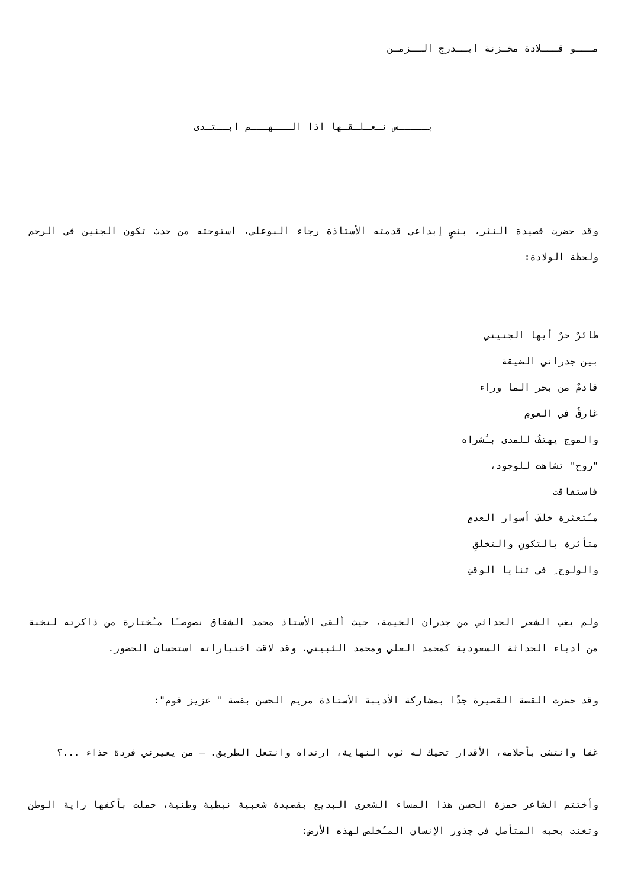مـــو قـــلادة مخـزنة ابــدرج الــزمـن
بـــــس نـعـلـقـها اذا الـــهـــم ابــتـدى
وقد حضرت قصيدة النثر، بنصٍ إبداعي قدمته الأستاذة رجاء البوعلي، استوحته من حدث تكون الجنين في الرحم ولحظة الولادة:
طائرٌ حرٌ أيها الجنيني
بين جدراني الضيقة
قادمٌ من بحر الما وراء
غارقٌ في العومِ
والموج يهتفُ للمدى بـُشراه
"روح" تشاهت للوجود،
فاستفاقت
مـُتعثرة خلفَ أسوار العدمِ
متأثرة بالتكونِ والتخلقِ
والولوج ِ في ثنايا الوقتِ
ولم يغب الشعر الحداثي من جدران الخيمة، حيث ألقى الأستاذ محمد الشقاق نصوصـًا مـُختارة من ذاكرته لنخبة من أدباء الحداثة السعودية كمحمد العلي ومحمد الثبيتي، وقد لاقت اختياراته استحسان الحضور.
وقد حضرت القصة القصيرة جدًا بمشاركة الأديبة الأستاذة مريم الحسن بقصة " عزيز قوم":
غفا وانتشى بأحلامه، الأقدار تحيك له ثوب النهاية، ارتداه وانتعل الطريق. – من يعيرني فردة حذاء ...؟
وأختتم الشاعر حمزة الحسن هذا المساء الشعري البديع بقصيدة شعبية نبطية وطنية، حملت بأكفها راية الوطن وتغنت بحبه المتأصل في جذور الإنسان المـُخلص لهذه الأرض: